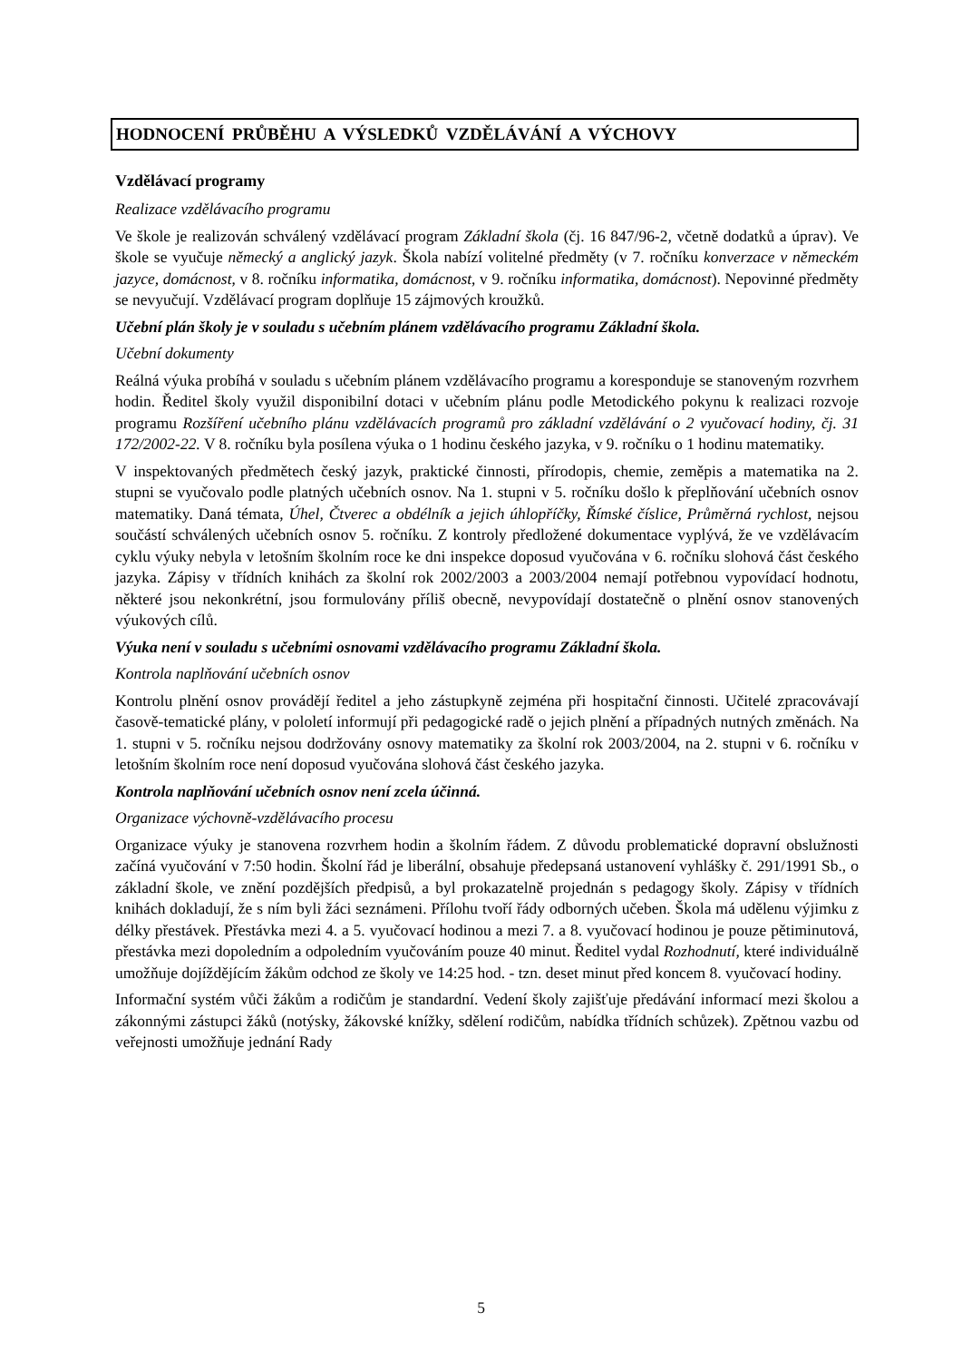HODNOCENÍ PRŮBĚHU A VÝSLEDKŮ VZDĚLÁVÁNÍ A VÝCHOVY
Vzdělávací programy
Realizace vzdělávacího programu
Ve škole je realizován schválený vzdělávací program Základní škola (čj. 16 847/96-2, včetně dodatků a úprav). Ve škole se vyučuje německý a anglický jazyk. Škola nabízí volitelné předměty (v 7. ročníku konverzace v německém jazyce, domácnost, v 8. ročníku informatika, domácnost, v 9. ročníku informatika, domácnost). Nepovinné předměty se nevyučují. Vzdělávací program doplňuje 15 zájmových kroužků.
Učební plán školy je v souladu s učebním plánem vzdělávacího programu Základní škola.
Učební dokumenty
Reálná výuka probíhá v souladu s učebním plánem vzdělávacího programu a koresponduje se stanoveným rozvrhem hodin. Ředitel školy využil disponibilní dotaci v učebním plánu podle Metodického pokynu k realizaci rozvoje programu Rozšíření učebního plánu vzdělávacích programů pro základní vzdělávání o 2 vyučovací hodiny, čj. 31 172/2002-22. V 8. ročníku byla posílena výuka o 1 hodinu českého jazyka, v 9. ročníku o 1 hodinu matematiky.
V inspektovaných předmětech český jazyk, praktické činnosti, přírodopis, chemie, zeměpis a matematika na 2. stupni se vyučovalo podle platných učebních osnov. Na 1. stupni v 5. ročníku došlo k přeplňování učebních osnov matematiky. Daná témata, Úhel, Čtverec a obdélník a jejich úhlopříčky, Římské číslice, Průměrná rychlost, nejsou součástí schválených učebních osnov 5. ročníku. Z kontroly předložené dokumentace vyplývá, že ve vzdělávacím cyklu výuky nebyla v letošním školním roce ke dni inspekce doposud vyučována v 6. ročníku slohová část českého jazyka. Zápisy v třídních knihách za školní rok 2002/2003 a 2003/2004 nemají potřebnou vypovídací hodnotu, některé jsou nekonkrétní, jsou formulovány příliš obecně, nevypovídají dostatečně o plnění osnov stanovených výukových cílů.
Výuka není v souladu s učebními osnovami vzdělávacího programu Základní škola.
Kontrola naplňování učebních osnov
Kontrolu plnění osnov provádějí ředitel a jeho zástupkyně zejména při hospitační činnosti. Učitelé zpracovávají časově-tematické plány, v pololetí informují při pedagogické radě o jejich plnění a případných nutných změnách. Na 1. stupni v 5. ročníku nejsou dodržovány osnovy matematiky za školní rok 2003/2004, na 2. stupni v 6. ročníku v letošním školním roce není doposud vyučována slohová část českého jazyka.
Kontrola naplňování učebních osnov není zcela účinná.
Organizace výchovně-vzdělávacího procesu
Organizace výuky je stanovena rozvrhem hodin a školním řádem. Z důvodu problematické dopravní obslužnosti začíná vyučování v 7:50 hodin. Školní řád je liberální, obsahuje předepsaná ustanovení vyhlášky č. 291/1991 Sb., o základní škole, ve znění pozdějších předpisů, a byl prokazatelně projednán s pedagogy školy. Zápisy v třídních knihách dokladují, že s ním byli žáci seznámeni. Přílohu tvoří řády odborných učeben. Škola má udělenu výjimku z délky přestávek. Přestávka mezi 4. a 5. vyučovací hodinou a mezi 7. a 8. vyučovací hodinou je pouze pětiminutová, přestávka mezi dopoledním a odpoledním vyučováním pouze 40 minut. Ředitel vydal Rozhodnutí, které individuálně umožňuje dojíždějícím žákům odchod ze školy ve 14:25 hod. - tzn. deset minut před koncem 8. vyučovací hodiny.
Informační systém vůči žákům a rodičům je standardní. Vedení školy zajišťuje předávání informací mezi školou a zákonnými zástupci žáků (notýsky, žákovské knížky, sdělení rodičům, nabídka třídních schůzek). Zpětnou vazbu od veřejnosti umožňuje jednání Rady
5